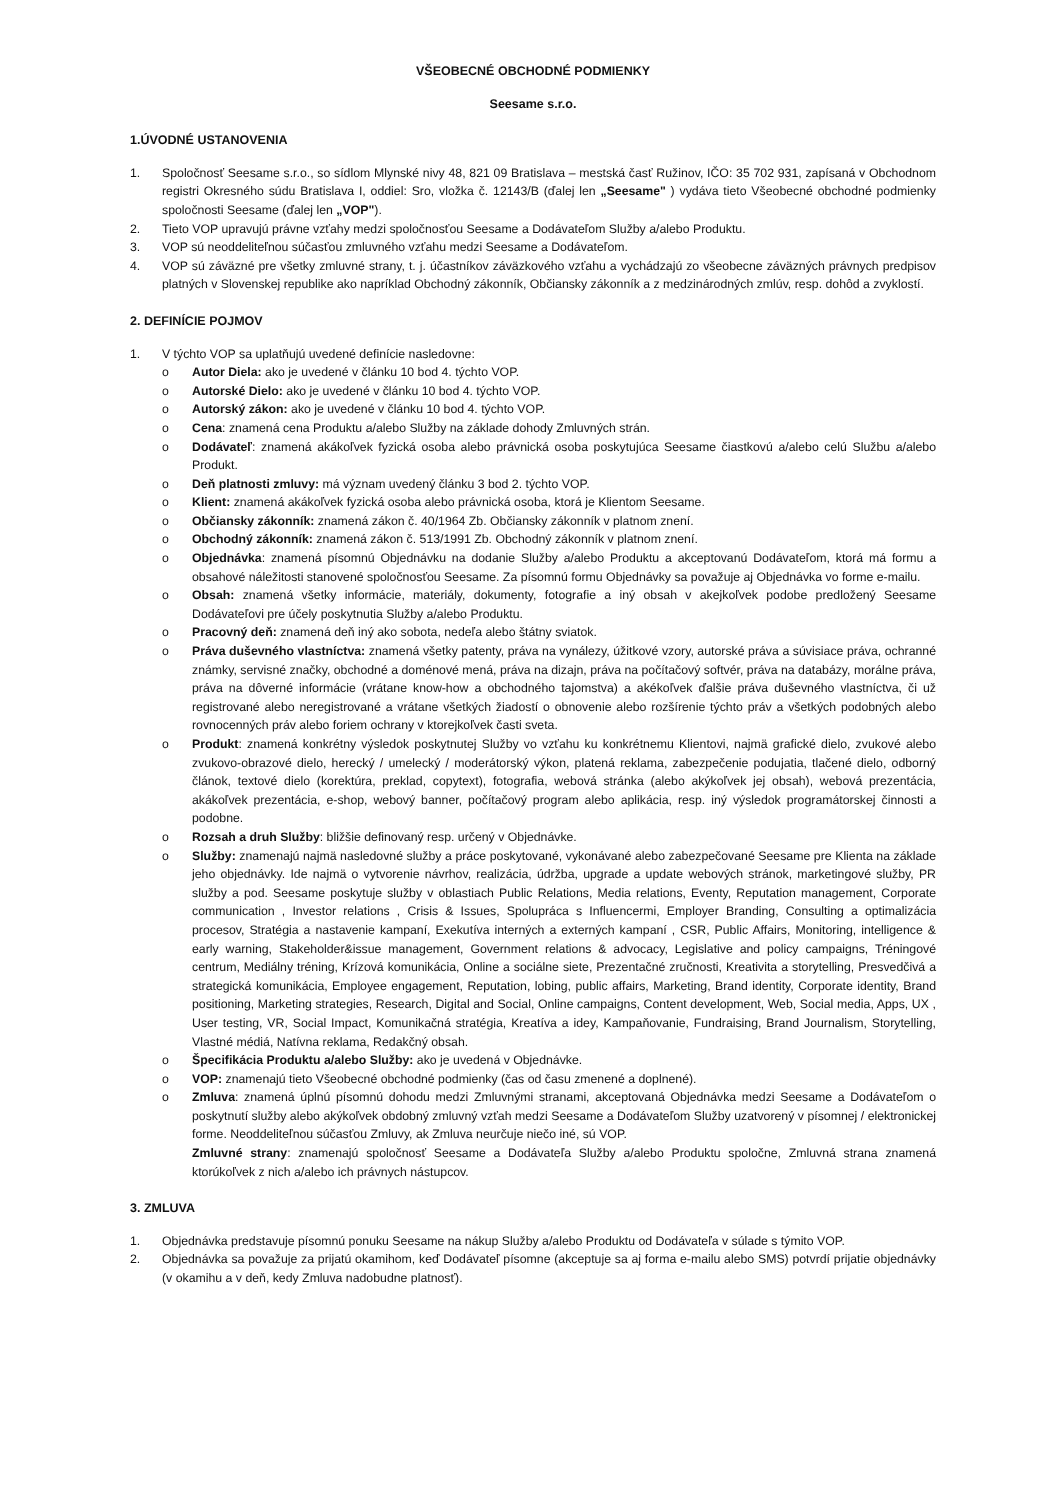VŠEOBECNÉ OBCHODNÉ PODMIENKY
Seesame s.r.o.
1.ÚVODNÉ USTANOVENIA
1. Spoločnosť Seesame s.r.o., so sídlom Mlynské nivy 48, 821 09 Bratislava – mestská časť Ružinov, IČO: 35 702 931, zapísaná v Obchodnom registri Okresného súdu Bratislava I, oddiel: Sro, vložka č. 12143/B (ďalej len „Seesame" ) vydáva tieto Všeobecné obchodné podmienky spoločnosti Seesame (ďalej len „VOP").
2. Tieto VOP upravujú právne vzťahy medzi spoločnosťou Seesame a Dodávateľom Služby a/alebo Produktu.
3. VOP sú neoddeliteľnou súčasťou zmluvného vzťahu medzi Seesame a Dodávateľom.
4. VOP sú záväzné pre všetky zmluvné strany, t. j. účastníkov záväzkového vzťahu a vychádzajú zo všeobecne záväzných právnych predpisov platných v Slovenskej republike ako napríklad Obchodný zákonník, Občiansky zákonník a z medzinárodných zmlúv, resp. dohôd a zvyklostí.
2. DEFINÍCIE POJMOV
1. V týchto VOP sa uplatňujú uvedené definície nasledovne:
o Autor Diela: ako je uvedené v článku 10 bod 4. týchto VOP.
o Autorské Dielo: ako je uvedené v článku 10 bod 4. týchto VOP.
o Autorský zákon: ako je uvedené v článku 10 bod 4. týchto VOP.
o Cena: znamená cena Produktu a/alebo Služby na základe dohody Zmluvných strán.
o Dodávateľ: znamená akákoľvek fyzická osoba alebo právnická osoba poskytujúca Seesame čiastkovú a/alebo celú Službu a/alebo Produkt.
o Deň platnosti zmluvy: má význam uvedený článku 3 bod 2. týchto VOP.
o Klient: znamená akákoľvek fyzická osoba alebo právnická osoba, ktorá je Klientom Seesame.
o Občiansky zákonník: znamená zákon č. 40/1964 Zb. Občiansky zákonník v platnom znení.
o Obchodný zákonník: znamená zákon č. 513/1991 Zb. Obchodný zákonník v platnom znení.
o Objednávka: znamená písomnú Objednávku na dodanie Služby a/alebo Produktu a akceptovanú Dodávateľom, ktorá má formu a obsahové náležitosti stanovené spoločnosťou Seesame. Za písomnú formu Objednávky sa považuje aj Objednávka vo forme e-mailu.
o Obsah: znamená všetky informácie, materiály, dokumenty, fotografie a iný obsah v akejkoľvek podobe predložený Seesame Dodávateľovi pre účely poskytnutia Služby a/alebo Produktu.
o Pracovný deň: znamená deň iný ako sobota, nedeľa alebo štátny sviatok.
o Práva duševného vlastníctva: znamená všetky patenty, práva na vynálezy, úžitkové vzory, autorské práva a súvisiace práva, ochranné známky, servisné značky, obchodné a doménové mená, práva na dizajn, práva na počítačový softvér, práva na databázy, morálne práva, práva na dôverné informácie (vrátane know-how a obchodného tajomstva) a akékoľvek ďalšie práva duševného vlastníctva, či už registrované alebo neregistrované a vrátane všetkých žiadostí o obnovenie alebo rozšírenie týchto práv a všetkých podobných alebo rovnocenných práv alebo foriem ochrany v ktorejkoľvek časti sveta.
o Produkt: znamená konkrétny výsledok poskytnutej Služby vo vzťahu ku konkrétnemu Klientovi, najmä grafické dielo, zvukové alebo zvukovo-obrazové dielo, herecký / umelecký / moderátorský výkon, platená reklama, zabezpečenie podujatia, tlačené dielo, odborný článok, textové dielo (korektúra, preklad, copytext), fotografia, webová stránka (alebo akýkoľvek jej obsah), webová prezentácia, akákoľvek prezentácia, e-shop, webový banner, počítačový program alebo aplikácia, resp. iný výsledok programátorskej činnosti a podobne.
o Rozsah a druh Služby: bližšie definovaný resp. určený v Objednávke.
o Služby: znamenajú najmä nasledovné služby a práce poskytované, vykonávané alebo zabezpečované Seesame pre Klienta na základe jeho objednávky. Ide najmä o vytvorenie návrhov, realizácia, údržba, upgrade a update webových stránok, marketingové služby, PR služby a pod. Seesame poskytuje služby v oblastiach Public Relations, Media relations, Eventy, Reputation management, Corporate communication , Investor relations , Crisis & Issues, Spolupráca s Influencermi, Employer Branding, Consulting a optimalizácia procesov, Stratégia a nastavenie kampaní, Exekutíva interných a externých kampaní , CSR, Public Affairs, Monitoring, intelligence & early warning, Stakeholder&issue management, Government relations & advocacy, Legislative and policy campaigns, Tréningové centrum, Mediálny tréning, Krízová komunikácia, Online a sociálne siete, Prezentačné zručnosti, Kreativita a storytelling, Presvedčivá a strategická komunikácia, Employee engagement, Reputation, lobing, public affairs, Marketing, Brand identity, Corporate identity, Brand positioning, Marketing strategies, Research, Digital and Social, Online campaigns, Content development, Web, Social media, Apps, UX , User testing, VR, Social Impact, Komunikačná stratégia, Kreatíva a idey, Kampaňovanie, Fundraising, Brand Journalism, Storytelling, Vlastné médiá, Natívna reklama, Redakčný obsah.
o Špecifikácia Produktu a/alebo Služby: ako je uvedená v Objednávke.
o VOP: znamenajú tieto Všeobecné obchodné podmienky (čas od času zmenené a doplnené).
o Zmluva: znamená úplnú písomnú dohodu medzi Zmluvnými stranami, akceptovaná Objednávka medzi Seesame a Dodávateľom o poskytnutí služby alebo akýkoľvek obdobný zmluvný vzťah medzi Seesame a Dodávateľom Služby uzatvorený v písomnej / elektronickej forme. Neoddeliteľnou súčasťou Zmluvy, ak Zmluva neurčuje niečo iné, sú VOP.
Zmluvné strany: znamenajú spoločnosť Seesame a Dodávateľa Služby a/alebo Produktu spoločne, Zmluvná strana znamená ktorúkoľvek z nich a/alebo ich právnych nástupcov.
3. ZMLUVA
1. Objednávka predstavuje písomnú ponuku Seesame na nákup Služby a/alebo Produktu od Dodávateľa v súlade s týmito VOP.
2. Objednávka sa považuje za prijatú okamihom, keď Dodávateľ písomne (akceptuje sa aj forma e-mailu alebo SMS) potvrdí prijatie objednávky (v okamihu a v deň, kedy Zmluva nadobudne platnosť).